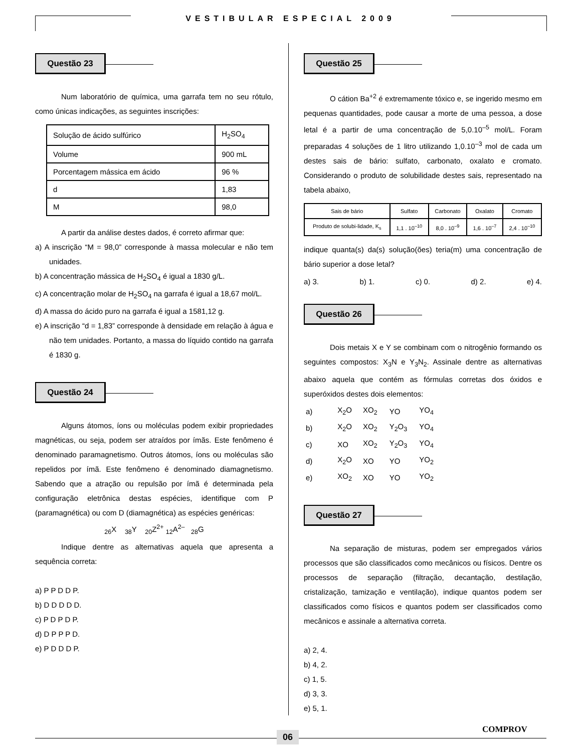VESTIBULAR ESPECIAL 2009
Questão 23
Num laboratório de química, uma garrafa tem no seu rótulo, como únicas indicações, as seguintes inscrições:
| Solução de ácido sulfúrico | H<sub>2</sub>SO<sub>4</sub> |
| Volume | 900 mL |
| Porcentagem mássica em ácido | 96 % |
| d | 1,83 |
| M | 98,0 |
A partir da análise destes dados, é correto afirmar que:
a) A inscrição “M = 98,0” corresponde à massa molecular e não tem unidades.
b) A concentração mássica de H<sub>2</sub>SO<sub>4</sub> é igual a 1830 g/L.
c) A concentração molar de H<sub>2</sub>SO<sub>4</sub> na garrafa é igual a 18,67 mol/L.
d) A massa do ácido puro na garrafa é igual a 1581,12 g.
e) A inscrição “d = 1,83” corresponde à densidade em relação à água e não tem unidades. Portanto, a massa do líquido contido na garrafa é 1830 g.
Questão 24
Alguns átomos, íons ou moléculas podem exibir propriedades magnéticas, ou seja, podem ser atraídos por ímãs. Este fenômeno é denominado paramagnetismo. Outros átomos, íons ou moléculas são repelidos por ímã. Este fenômeno é denominado diamagnetismo. Sabendo que a atração ou repulsão por ímã é determinada pela configuração eletrônica destas espécies, identifique com P (paramagnética) ou com D (diamagnética) as espécies genéricas:
<sub>26</sub>X <sub>38</sub>Y <sub>20</sub>Z<sup>2+</sup> <sub>12</sub>A<sup>2–</sup> <sub>28</sub>G
Indique dentre as alternativas aquela que apresenta a sequência correta:
a) P P D D P.
b) D D D D D.
c) P D P D P.
d) D P P P D.
e) P D D D P.
Questão 25
O cátion Ba<sup>+2</sup> é extremamente tóxico e, se ingerido mesmo em pequenas quantidades, pode causar a morte de uma pessoa, a dose letal é a partir de uma concentração de 5,0.10<sup>–5</sup> mol/L. Foram preparadas 4 soluções de 1 litro utilizando 1,0.10<sup>–3</sup> mol de cada um destes sais de bário: sulfato, carbonato, oxalato e cromato. Considerando o produto de solubilidade destes sais, representado na tabela abaixo,
| Sais de bário | Sulfato | Carbonato | Oxalato | Cromato |
| Produto de solubi-lidade, K<sub>s</sub> | 1,1 . 10<sup>–10</sup> | 8,0 . 10<sup>–9</sup> | 1,6 . 10<sup>–7</sup> | 2,4 . 10<sup>–10</sup> |
indique quanta(s) da(s) solução(ões) teria(m) uma concentração de bário superior a dose letal?
a) 3. b) 1. c) 0. d) 2. e) 4.
Questão 26
Dois metais X e Y se combinam com o nitrogênio formando os seguintes compostos: X<sub>3</sub>N e Y<sub>3</sub>N<sub>2</sub>. Assinale dentre as alternativas abaixo aquela que contém as fórmulas corretas dos óxidos e superóxidos destes dois elementos:
| a) | X<sub>2</sub>O | XO<sub>2</sub> | YO | YO<sub>4</sub> |
| b) | X<sub>2</sub>O | XO<sub>2</sub> | Y<sub>2</sub>O<sub>3</sub> | YO<sub>4</sub> |
| c) | XO | XO<sub>2</sub> | Y<sub>2</sub>O<sub>3</sub> | YO<sub>4</sub> |
| d) | X<sub>2</sub>O | XO | YO | YO<sub>2</sub> |
| e) | XO<sub>2</sub> | XO | YO | YO<sub>2</sub> |
Questão 27
Na separação de misturas, podem ser empregados vários processos que são classificados como mecânicos ou físicos. Dentre os processos de separação (filtração, decantação, destilação, cristalização, tamização e ventilação), indique quantos podem ser classificados como físicos e quantos podem ser classificados como mecânicos e assinale a alternativa correta.
a) 2, 4.
b) 4, 2.
c) 1, 5.
d) 3, 3.
e) 5, 1.
06
COMPROV